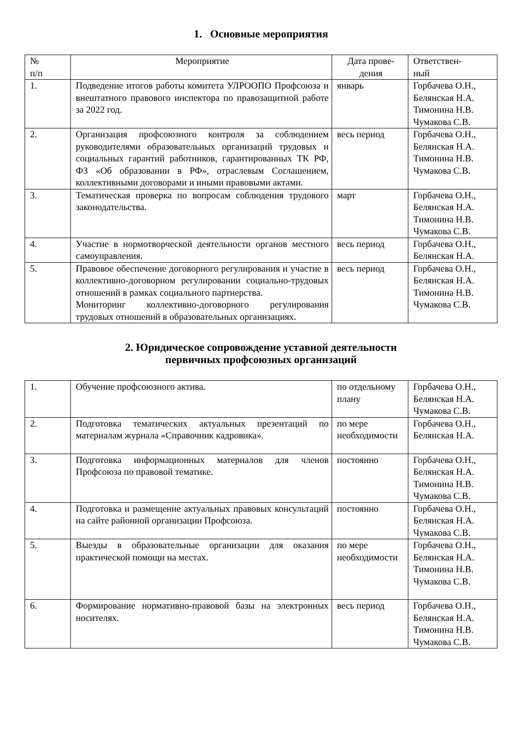1. Основные мероприятия
| № п/п | Мероприятие | Дата прове- дения | Ответствен- ный |
| --- | --- | --- | --- |
| 1. | Подведение итогов работы комитета УЛРООПО Профсоюза и внештатного правового инспектора по правозащитной работе за 2022 год. | январь | Горбачева О.Н., Белянская Н.А. Тимонина Н.В. Чумакова С.В. |
| 2. | Организация профсоюзного контроля за соблюдением руководителями образовательных организаций трудовых и социальных гарантий работников, гарантированных ТК РФ, ФЗ «Об образовании в РФ», отраслевым Соглашением, коллективными договорами и иными правовыми актами. | весь период | Горбачева О.Н., Белянская Н.А. Тимонина Н.В. Чумакова С.В. |
| 3. | Тематическая проверка по вопросам соблюдения трудового законодательства. | март | Горбачева О.Н., Белянская Н.А. Тимонина Н.В. Чумакова С.В. |
| 4. | Участие в нормотворческой деятельности органов местного самоуправления. | весь период | Горбачева О.Н., Белянская Н.А. |
| 5. | Правовое обеспечение договорного регулирования и участие в коллективно-договорном регулировании социально-трудовых отношений в рамках социального партнерства. Мониторинг коллективно-договорного регулирования трудовых отношений в образовательных организациях. | весь период | Горбачева О.Н., Белянская Н.А. Тимонина Н.В. Чумакова С.В. |
2. Юридическое сопровождение уставной деятельности
первичных профсоюзных организаций
| 1. | Обучение профсоюзного актива. | по отдельному плану | Горбачева О.Н., Белянская Н.А. Чумакова С.В. |
| 2. | Подготовка тематических актуальных презентаций по материалам журнала «Справочник кадровика». | по мере необходимости | Горбачева О.Н., Белянская Н.А. |
| 3. | Подготовка информационных материалов для членов Профсоюза по правовой тематике. | постоянно | Горбачева О.Н., Белянская Н.А. Тимонина Н.В. Чумакова С.В. |
| 4. | Подготовка и размещение актуальных правовых консультаций на сайте районной организации Профсоюза. | постоянно | Горбачева О.Н., Белянская Н.А. Чумакова С.В. |
| 5. | Выезды в образовательные организации для оказания практической помощи на местах. | по мере необходимости | Горбачева О.Н., Белянская Н.А. Тимонина Н.В. Чумакова С.В. |
| 6. | Формирование нормативно-правовой базы на электронных носителях. | весь период | Горбачева О.Н., Белянская Н.А. Тимонина Н.В. Чумакова С.В. |